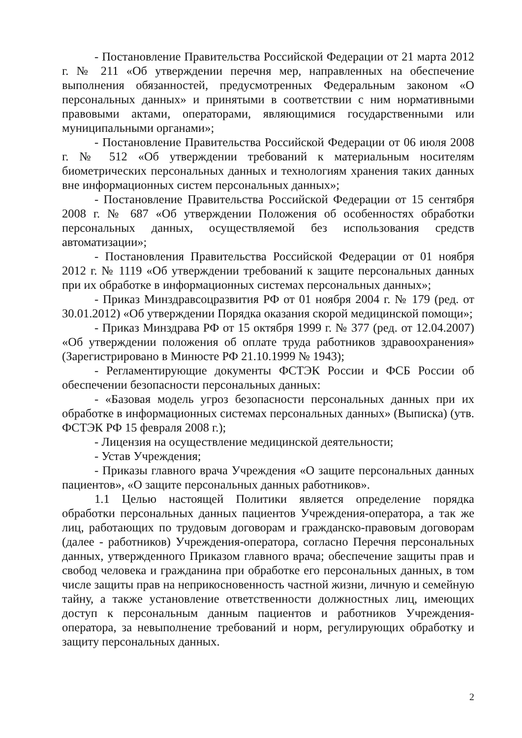- Постановление Правительства Российской Федерации от 21 марта 2012 г. № 211 «Об утверждении перечня мер, направленных на обеспечение выполнения обязанностей, предусмотренных Федеральным законом «О персональных данных» и принятыми в соответствии с ним нормативными правовыми актами, операторами, являющимися государственными или муниципальными органами»;
- Постановление Правительства Российской Федерации от 06 июля 2008 г. № 512 «Об утверждении требований к материальным носителям биометрических персональных данных и технологиям хранения таких данных вне информационных систем персональных данных»;
- Постановление Правительства Российской Федерации от 15 сентября 2008 г. № 687 «Об утверждении Положения об особенностях обработки персональных данных, осуществляемой без использования средств автоматизации»;
- Постановления Правительства Российской Федерации от 01 ноября 2012 г. № 1119 «Об утверждении требований к защите персональных данных при их обработке в информационных системах персональных данных»;
- Приказ Минздравсоцразвития РФ от 01 ноября 2004 г. № 179 (ред. от 30.01.2012) «Об утверждении Порядка оказания скорой медицинской помощи»;
- Приказ Минздрава РФ от 15 октября 1999 г. № 377 (ред. от 12.04.2007) «Об утверждении положения об оплате труда работников здравоохранения» (Зарегистрировано в Минюсте РФ 21.10.1999 № 1943);
- Регламентирующие документы ФСТЭК России и ФСБ России об обеспечении безопасности персональных данных:
- «Базовая модель угроз безопасности персональных данных при их обработке в информационных системах персональных данных» (Выписка) (утв. ФСТЭК РФ 15 февраля 2008 г.);
- Лицензия на осуществление медицинской деятельности;
- Устав Учреждения;
- Приказы главного врача Учреждения «О защите персональных данных пациентов», «О защите персональных данных работников».
1.1 Целью настоящей Политики является определение порядка обработки персональных данных пациентов Учреждения-оператора, а так же лиц, работающих по трудовым договорам и гражданско-правовым договорам (далее - работников) Учреждения-оператора, согласно Перечня персональных данных, утвержденного Приказом главного врача; обеспечение защиты прав и свобод человека и гражданина при обработке его персональных данных, в том числе защиты прав на неприкосновенность частной жизни, личную и семейную тайну, а также установление ответственности должностных лиц, имеющих доступ к персональным данным пациентов и работников Учреждения-оператора, за невыполнение требований и норм, регулирующих обработку и защиту персональных данных.
2